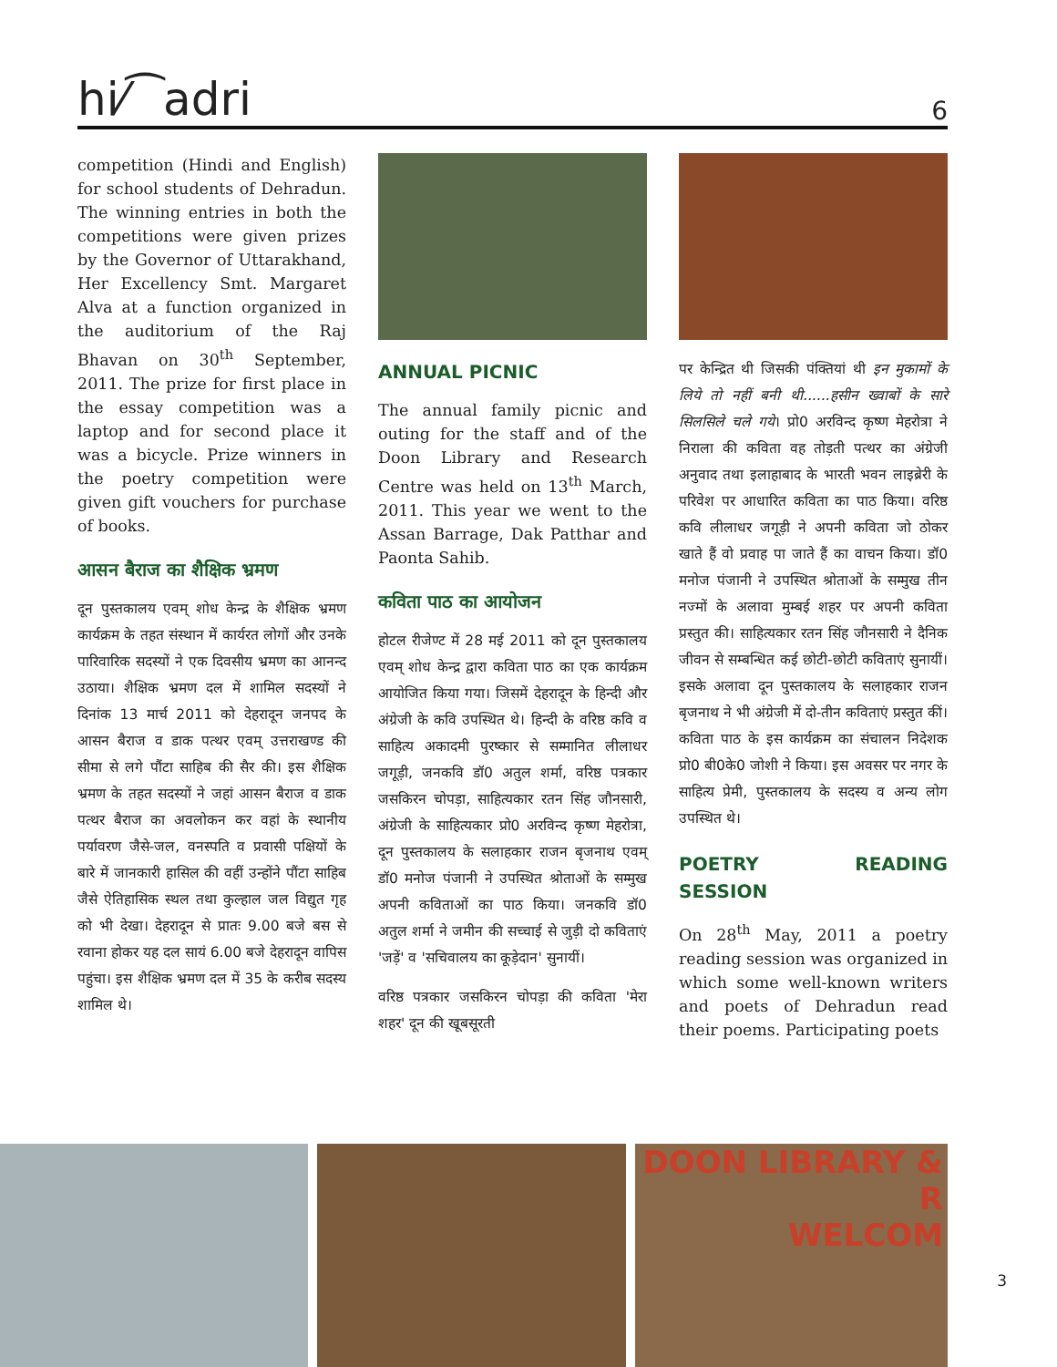hi⁄⁀adri 6
competition (Hindi and English) for school students of Dehradun. The winning entries in both the competitions were given prizes by the Governor of Uttarakhand, Her Excellency Smt. Margaret Alva at a function organized in the auditorium of the Raj Bhavan on 30<sup>th</sup> September, 2011. The prize for first place in the essay competition was a laptop and for second place it was a bicycle. Prize winners in the poetry competition were given gift vouchers for purchase of books.
आसन बैराज का शैक्षिक भ्रमण
दून पुस्तकालय एवम् शोध केन्द्र के शैक्षिक भ्रमण कार्यक्रम के तहत संस्थान में कार्यरत लोगों और उनके पारिवारिक सदस्यों ने एक दिवसीय भ्रमण का आनन्द उठाया। शैक्षिक भ्रमण दल में शामिल सदस्यों ने दिनांक 13 मार्च 2011 को देहरादून जनपद के आसन बैराज व डाक पत्थर एवम् उत्तराखण्ड की सीमा से लगे पौंटा साहिब की सैर की। इस शैक्षिक भ्रमण के तहत सदस्यों ने जहां आसन बैराज व डाक पत्थर बैराज का अवलोकन कर वहां के स्थानीय पर्यावरण जैसे-जल, वनस्पति व प्रवासी पक्षियों के बारे में जानकारी हासिल की वहीं उन्होंने पौंटा साहिब जैसे ऐतिहासिक स्थल तथा कुल्हाल जल विद्युत गृह को भी देखा। देहरादून से प्रातः 9.00 बजे बस से रवाना होकर यह दल सायं 6.00 बजे देहरादून वापिस पहुंचा। इस शैक्षिक भ्रमण दल में 35 के करीब सदस्य शामिल थे।
ANNUAL PICNIC
The annual family picnic and outing for the staff and of the Doon Library and Research Centre was held on 13<sup>th</sup> March, 2011. This year we went to the Assan Barrage, Dak Patthar and Paonta Sahib.
कविता पाठ का आयोजन
होटल रीजेण्ट में 28 मई 2011 को दून पुस्तकालय एवम् शोध केन्द्र द्वारा कविता पाठ का एक कार्यक्रम आयोजित किया गया। जिसमें देहरादून के हिन्दी और अंग्रेजी के कवि उपस्थित थे। हिन्दी के वरिष्ठ कवि व साहित्य अकादमी पुरष्कार से सम्मानित लीलाधर जगूड़ी, जनकवि डॉ0 अतुल शर्मा, वरिष्ठ पत्रकार जसकिरन चोपड़ा, साहित्यकार रतन सिंह जौनसारी, अंग्रेजी के साहित्यकार प्रो0 अरविन्द कृष्ण मेहरोत्रा, दून पुस्तकालय के सलाहकार राजन बृजनाथ एवम् डॉ0 मनोज पंजानी ने उपस्थित श्रोताओं के सम्मुख अपनी कविताओं का पाठ किया। जनकवि डॉ0 अतुल शर्मा ने जमीन की सच्चाई से जुड़ी दो कविताएं 'जड़ें' व 'सचिवालय का कूड़ेदान' सुनायीं।
वरिष्ठ पत्रकार जसकिरन चोपड़ा की कविता 'मेरा शहर' दून की खूबसूरती
पर केन्द्रित थी जिसकी पंक्तियां थी इन मुकामों के लिये तो नहीं बनी थी......हसीन ख्वाबों के सारे सिलसिले चले गये। प्रो0 अरविन्द कृष्ण मेहरोत्रा ने निराला की कविता वह तोड़ती पत्थर का अंग्रेजी अनुवाद तथा इलाहाबाद के भारती भवन लाइब्रेरी के परिवेश पर आधारित कविता का पाठ किया। वरिष्ठ कवि लीलाधर जगूड़ी ने अपनी कविता जो ठोकर खाते हैं वो प्रवाह पा जाते हैं का वाचन किया। डॉ0 मनोज पंजानी ने उपस्थित श्रोताओं के सम्मुख तीन नज्मों के अलावा मुम्बई शहर पर अपनी कविता प्रस्तुत की। साहित्यकार रतन सिंह जौनसारी ने दैनिक जीवन से सम्बन्धित कई छोटी-छोटी कविताएं सुनायीं। इसके अलावा दून पुस्तकालय के सलाहकार राजन बृजनाथ ने भी अंग्रेजी में दो-तीन कविताएं प्रस्तुत कीं। कविता पाठ के इस कार्यक्रम का संचालन निदेशक प्रो0 बी0के0 जोशी ने किया। इस अवसर पर नगर के साहित्य प्रेमी, पुस्तकालय के सदस्य व अन्य लोग उपस्थित थे।
POETRY READING SESSION
On 28<sup>th</sup> May, 2011 a poetry reading session was organized in which some well-known writers and poets of Dehradun read their poems. Participating poets
DOON LIBRARY & R
WELCOM
3